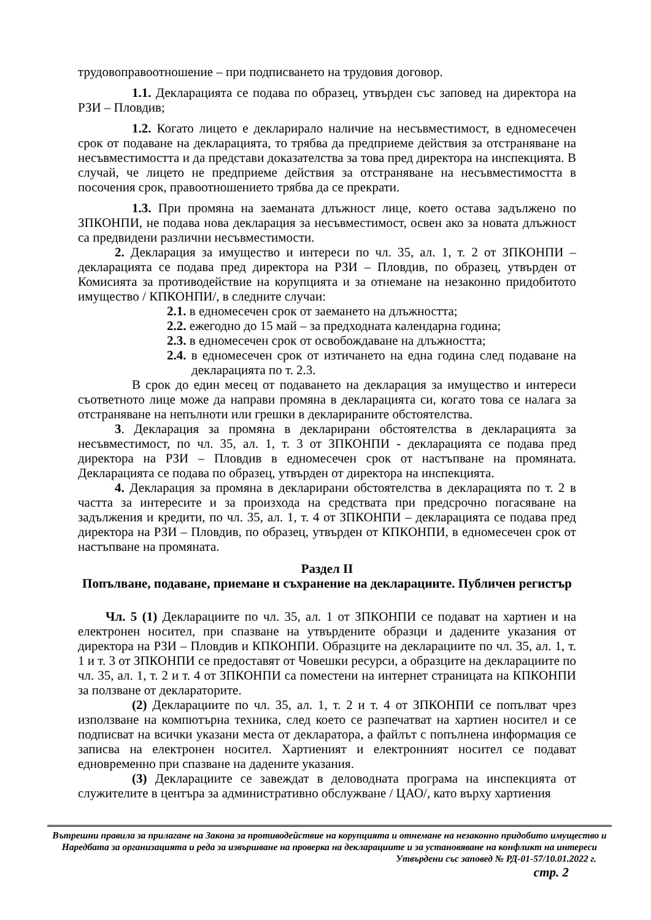трудовоправоотношение – при подписването на трудовия договор.
1.1. Декларацията се подава по образец, утвърден със заповед на директора на РЗИ – Пловдив;
1.2. Когато лицето е декларирало наличие на несъвместимост, в едномесечен срок от подаване на декларацията, то трябва да предприеме действия за отстраняване на несъвместимостта и да представи доказателства за това пред директора на инспекцията. В случай, че лицето не предприеме действия за отстраняване на несъвместимостта в посочения срок, правоотношението трябва да се прекрати.
1.3. При промяна на заеманата длъжност лице, което остава задължено по ЗПКОНПИ, не подава нова декларация за несъвместимост, освен ако за новата длъжност са предвидени различни несъвместимости.
2. Декларация за имущество и интереси по чл. 35, ал. 1, т. 2 от ЗПКОНПИ – декларацията се подава пред директора на РЗИ – Пловдив, по образец, утвърден от Комисията за противодействие на корупцията и за отнемане на незаконно придобитото имущество / КПКОНПИ/, в следните случаи:
2.1. в едномесечен срок от заемането на длъжността;
2.2. ежегодно до 15 май – за предходната календарна година;
2.3. в едномесечен срок от освобождаване на длъжността;
2.4. в едномесечен срок от изтичането на една година след подаване на декларацията по т. 2.3.
В срок до един месец от подаването на декларация за имущество и интереси съответното лице може да направи промяна в декларацията си, когато това се налага за отстраняване на непълноти или грешки в декларираните обстоятелства.
3. Декларация за промяна в декларирани обстоятелства в декларацията за несъвместимост, по чл. 35, ал. 1, т. 3 от ЗПКОНПИ - декларацията се подава пред директора на РЗИ – Пловдив в едномесечен срок от настъпване на промяната. Декларацията се подава по образец, утвърден от директора на инспекцията.
4. Декларация за промяна в декларирани обстоятелства в декларацията по т. 2 в частта за интересите и за произхода на средствата при предсрочно погасяване на задължения и кредити, по чл. 35, ал. 1, т. 4 от ЗПКОНПИ – декларацията се подава пред директора на РЗИ – Пловдив, по образец, утвърден от КПКОНПИ, в едномесечен срок от настъпване на промяната.
Раздел II
Попълване, подаване, приемане и съхранение на декларациите. Публичен регистър
Чл. 5 (1) Декларациите по чл. 35, ал. 1 от ЗПКОНПИ се подават на хартиен и на електронен носител, при спазване на утвърдените образци и дадените указания от директора на РЗИ – Пловдив и КПКОНПИ. Образците на декларациите по чл. 35, ал. 1, т. 1 и т. 3 от ЗПКОНПИ се предоставят от Човешки ресурси, а образците на декларациите по чл. 35, ал. 1, т. 2 и т. 4 от ЗПКОНПИ са поместени на интернет страницата на КПКОНПИ за ползване от деклараторите.
(2) Декларациите по чл. 35, ал. 1, т. 2 и т. 4 от ЗПКОНПИ се попълват чрез използване на компютърна техника, след което се разпечатват на хартиен носител и се подписват на всички указани места от декларатора, а файлът с попълнена информация се записва на електронен носител. Хартиеният и електронният носител се подават едновременно при спазване на дадените указания.
(3) Декларациите се завеждат в деловодната програма на инспекцията от служителите в центъра за административно обслужване / ЦАО/, като върху хартиения
Вътрешни правила за прилагане на Закона за противодействие на корупцията и отнемане на незаконно придобито имущество и Наредбата за организацията и реда за извършване на проверка на декларациите и за установяване на конфликт на интереси
Утвърдени със заповед № РД-01-57/10.01.2022 г.
стр. 2